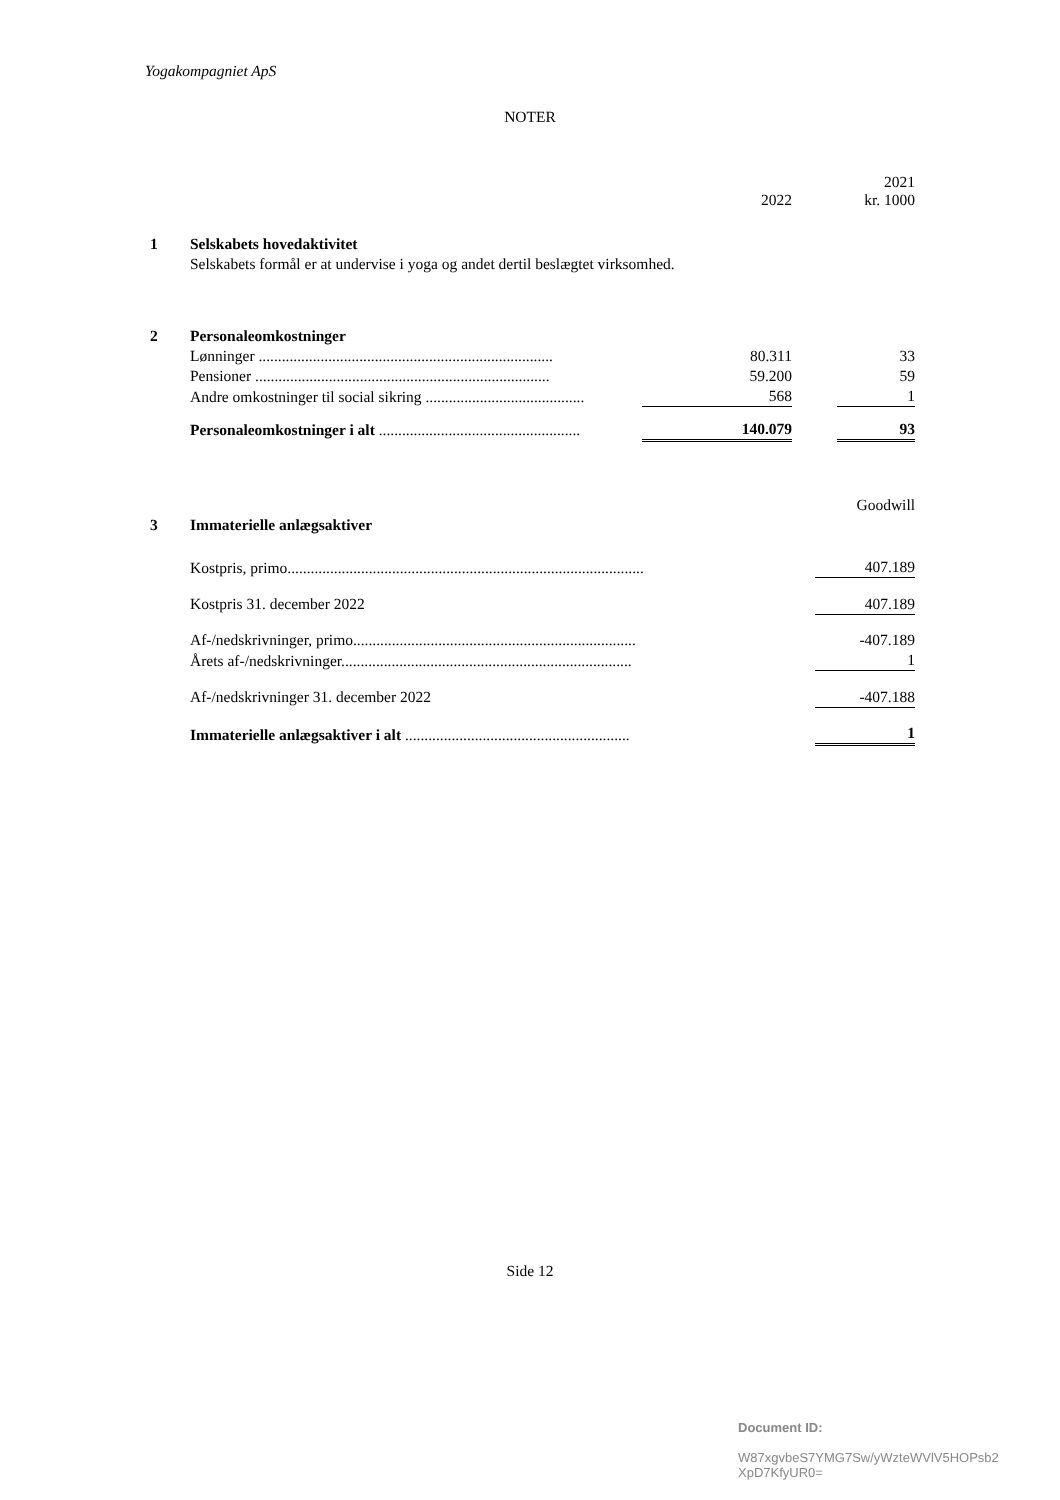Yogakompagniet ApS
NOTER
| | | 2022 | | 2021 kr. 1000 |
| 1 | Selskabets hovedaktivitet | | | |
| | Selskabets formål er at undervise i yoga og andet dertil beslægtet virksomhed. | | | |
| 2 | Personaleomkostninger | | | |
| | Lønninger ............................................................................ | 80.311 | | 33 |
| | Pensioner ............................................................................ | 59.200 | | 59 |
| | Andre omkostninger til social sikring ......................................... | 568 | | 1 |
| | Personaleomkostninger i alt .................................................... | 140.079 | | 93 |
| | | Goodwill |
| 3 | Immaterielle anlægsaktiver | |
| | Kostpris, primo............................................................................................ | 407.189 |
| | Kostpris 31. december 2022 | 407.189 |
| | Af-/nedskrivninger, primo......................................................................... | -407.189 |
| | Årets af-/nedskrivninger........................................................................... | 1 |
| | Af-/nedskrivninger 31. december 2022 | -407.188 |
| | Immaterielle anlægsaktiver i alt .......................................................... | 1 |
Side 12
Document ID:
W87xgvbeS7YMG7Sw/yWzteWVlV5HOPsb2
XpD7KfyUR0=